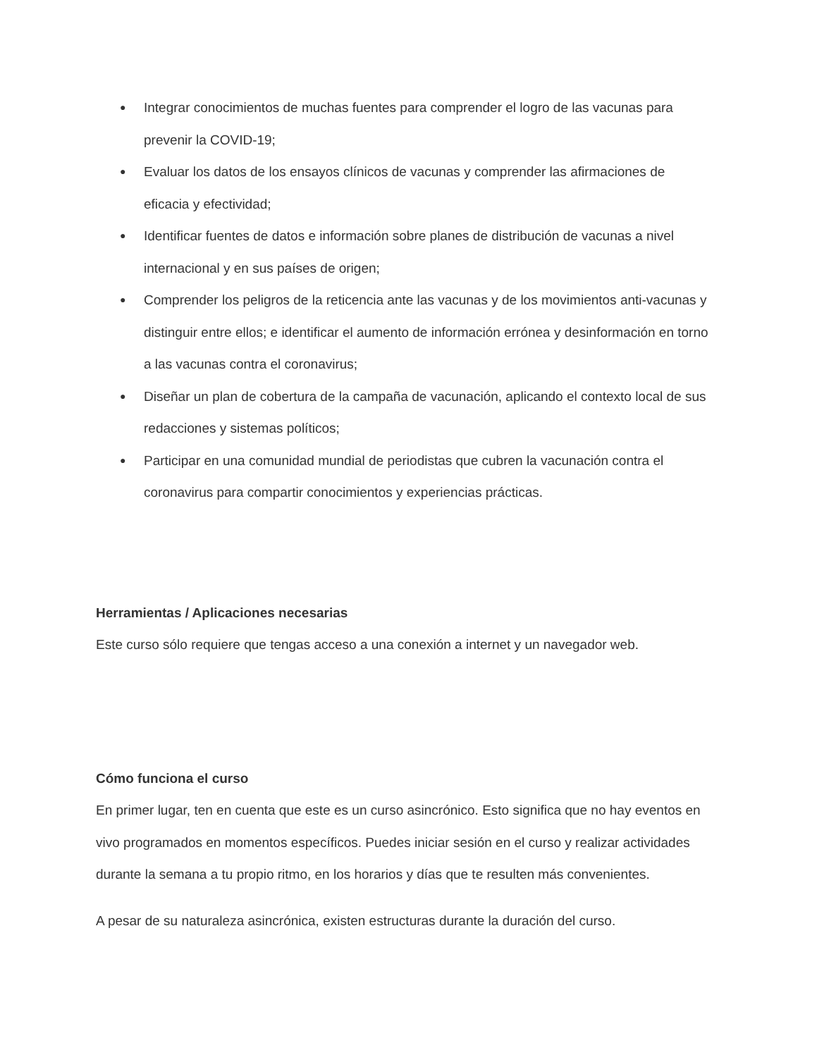● Integrar conocimientos de muchas fuentes para comprender el logro de las vacunas para prevenir la COVID-19;
● Evaluar los datos de los ensayos clínicos de vacunas y comprender las afirmaciones de eficacia y efectividad;
● Identificar fuentes de datos e información sobre planes de distribución de vacunas a nivel internacional y en sus países de origen;
● Comprender los peligros de la reticencia ante las vacunas y de los movimientos anti-vacunas y distinguir entre ellos; e identificar el aumento de información errónea y desinformación en torno a las vacunas contra el coronavirus;
● Diseñar un plan de cobertura de la campaña de vacunación, aplicando el contexto local de sus redacciones y sistemas políticos;
● Participar en una comunidad mundial de periodistas que cubren la vacunación contra el coronavirus para compartir conocimientos y experiencias prácticas.
Herramientas / Aplicaciones necesarias
Este curso sólo requiere que tengas acceso a una conexión a internet y un navegador web.
Cómo funciona el curso
En primer lugar, ten en cuenta que este es un curso asincrónico. Esto significa que no hay eventos en vivo programados en momentos específicos. Puedes iniciar sesión en el curso y realizar actividades durante la semana a tu propio ritmo, en los horarios y días que te resulten más convenientes.
A pesar de su naturaleza asincrónica, existen estructuras durante la duración del curso.